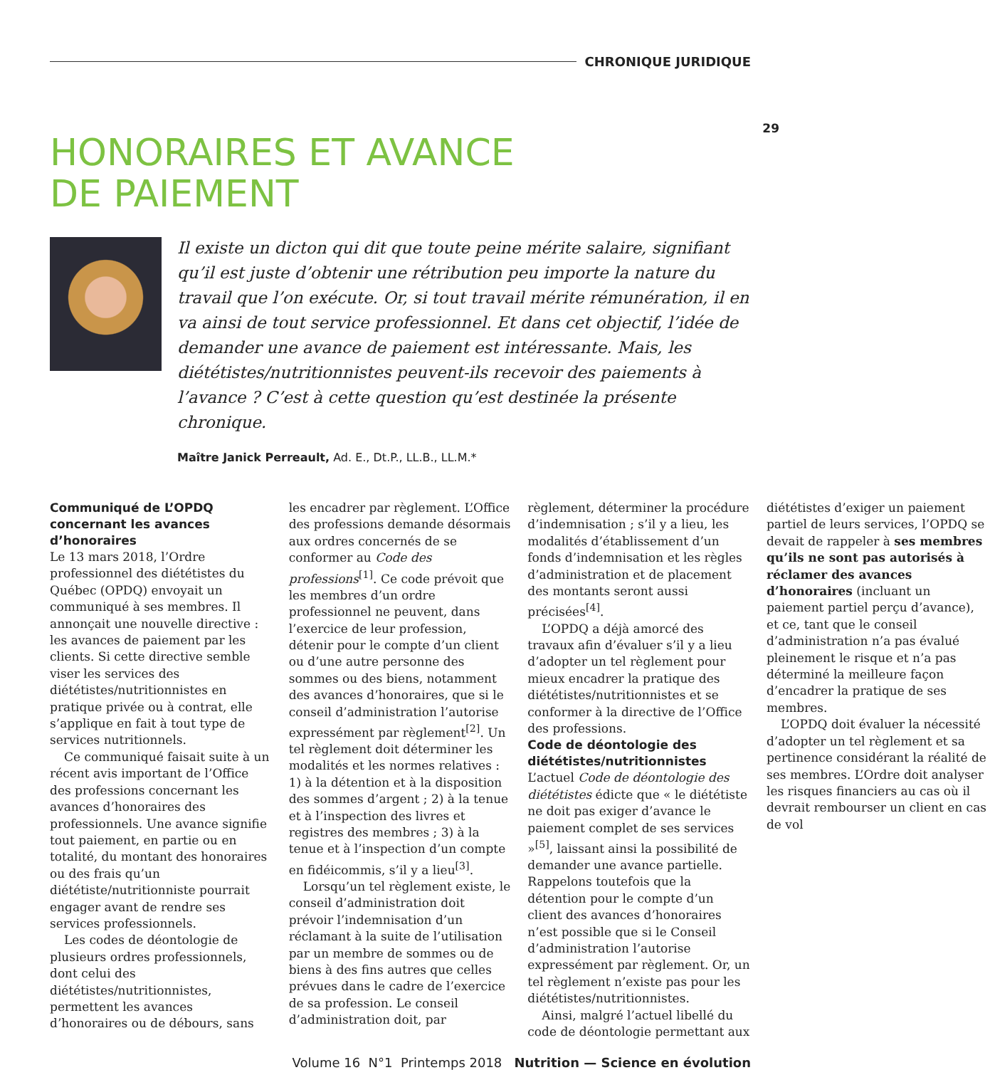CHRONIQUE JURIDIQUE
29
HONORAIRES ET AVANCE
DE PAIEMENT
Il existe un dicton qui dit que toute peine mérite salaire, signifiant qu’il est juste d’obtenir une rétribution peu importe la nature du travail que l’on exécute. Or, si tout travail mérite rémunération, il en va ainsi de tout service professionnel. Et dans cet objectif, l’idée de demander une avance de paiement est intéressante. Mais, les diététistes/nutritionnistes peuvent-ils recevoir des paiements à l’avance ? C’est à cette question qu’est destinée la présente chronique.
Maître Janick Perreault, Ad. E., Dt.P., LL.B., LL.M.*
Communiqué de L’OPDQ concernant les avances d’honoraires
Le 13 mars 2018, l’Ordre professionnel des diététistes du Québec (OPDQ) envoyait un communiqué à ses membres. Il annonçait une nouvelle directive : les avances de paiement par les clients. Si cette directive semble viser les services des diététistes/nutritionnistes en pratique privée ou à contrat, elle s’applique en fait à tout type de services nutritionnels.
Ce communiqué faisait suite à un récent avis important de l’Office des professions concernant les avances d’honoraires des professionnels. Une avance signifie tout paiement, en partie ou en totalité, du montant des honoraires ou des frais qu’un diététiste/nutritionniste pourrait engager avant de rendre ses services professionnels.
Les codes de déontologie de plusieurs ordres professionnels, dont celui des diététistes/nutritionnistes, permettent les avances d’honoraires ou de débours, sans les encadrer par règlement. L’Office des professions demande désormais aux ordres concernés de se conformer au Code des professions<sup>[1]</sup>. Ce code prévoit que les membres d’un ordre professionnel ne peuvent, dans l’exercice de leur profession, détenir pour le compte d’un client ou d’une autre personne des sommes ou des biens, notamment des avances d’honoraires, que si le conseil d’administration l’autorise expressément par règlement<sup>[2]</sup>. Un tel règlement doit déterminer les modalités et les normes relatives : 1) à la détention et à la disposition des sommes d’argent ; 2) à la tenue et à l’inspection des livres et registres des membres ; 3) à la tenue et à l’inspection d’un compte en fidéicommis, s’il y a lieu<sup>[3]</sup>.
Lorsqu’un tel règlement existe, le conseil d’administration doit prévoir l’indemnisation d’un réclamant à la suite de l’utilisation par un membre de sommes ou de biens à des fins autres que celles prévues dans le cadre de l’exercice de sa profession. Le conseil d’administration doit, par règlement, déterminer la procédure d’indemnisation ; s’il y a lieu, les modalités d’établissement d’un fonds d’indemnisation et les règles d’administration et de placement des montants seront aussi précisées<sup>[4]</sup>.
L’OPDQ a déjà amorcé des travaux afin d’évaluer s’il y a lieu d’adopter un tel règlement pour mieux encadrer la pratique des diététistes/nutritionnistes et se conformer à la directive de l’Office des professions.
Code de déontologie des diététistes/nutritionnistes
L’actuel Code de déontologie des diététistes édicte que « le diététiste ne doit pas exiger d’avance le paiement complet de ses services »<sup>[5]</sup>, laissant ainsi la possibilité de demander une avance partielle. Rappelons toutefois que la détention pour le compte d’un client des avances d’honoraires n’est possible que si le Conseil d’administration l’autorise expressément par règlement. Or, un tel règlement n’existe pas pour les diététistes/nutritionnistes.
Ainsi, malgré l’actuel libellé du code de déontologie permettant aux diététistes d’exiger un paiement partiel de leurs services, l’OPDQ se devait de rappeler à ses membres qu’ils ne sont pas autorisés à réclamer des avances d’honoraires (incluant un paiement partiel perçu d’avance), et ce, tant que le conseil d’administration n’a pas évalué pleinement le risque et n’a pas déterminé la meilleure façon d’encadrer la pratique de ses membres.
L’OPDQ doit évaluer la nécessité d’adopter un tel règlement et sa pertinence considérant la réalité de ses membres. L’Ordre doit analyser les risques financiers au cas où il devrait rembourser un client en cas de vol
Volume 16 N°1 Printemps 2018 Nutrition — Science en évolution